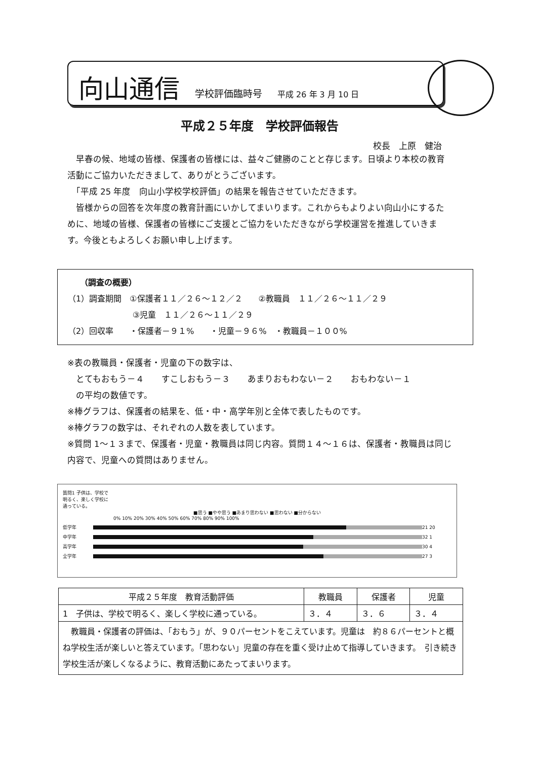向山通信 学校評価臨時号 平成 26 年 3 月 10 日
平成２５年度　学校評価報告
校長　上原　健治
　早春の候、地域の皆様、保護者の皆様には、益々ご健勝のことと存じます。日頃より本校の教育活動にご協力いただきまして、ありがとうございます。
　「平成 25 年度　向山小学校学校評価」の結果を報告させていただきます。
　皆様からの回答を次年度の教育計画にいかしてまいります。これからもよりよい向山小にするために、地域の皆様、保護者の皆様にご支援とご協力をいただきながら学校運営を推進していきます。今後ともよろしくお願い申し上げます。
　　（調査の概要）
（1）調査期間　①保護者１１／２６～１２／２　　②教職員　１１／２６～１１／２９
　　　　　　　　③児童　１１／２６～１１／２９
（2）回収率　　・保護者－９１%　　・児童－９６%　・教職員－１００%
※表の教職員・保護者・児童の下の数字は、
　とてもおもう－４　　すこしおもう－３　　あまりおもわない－２　　おもわない－１
　の平均の数値です。
※棒グラフは、保護者の結果を、低・中・高学年別と全体で表したものです。
※棒グラフの数字は、それぞれの人数を表しています。
※質問 1～１３まで、保護者・児童・教職員は同じ内容。質問１４～１６は、保護者・教職員は同じ内容で、児童への質問はありません。
質問1 子供は、学校で
明るく、楽しく学校に
通っている。
■思う ■やや思う ■あまり思わない ■思わない ■分からない
0% 10% 20% 30% 40% 50% 60% 70% 80% 90% 100%
低学年
21 20
中学年
32 1
高学年
30 4
全学年
27 3
| 平成２５年度 教育活動評価 | 教職員 | 保護者 | 児童 |
| --- | --- | --- | --- |
| 1 子供は、学校で明るく、楽しく学校に通っている。 | ３．４ | ３．６ | ３．４ |
| 教職員・保護者の評価は、「おもう」が、９０パーセントをこえています。児童は 約８６パーセントと概ね学校生活が楽しいと答えています。「思わない」児童の存在を重く受け止めて指導していきます。 引き続き学校生活が楽しくなるように、教育活動にあたってまいります。 | | | |